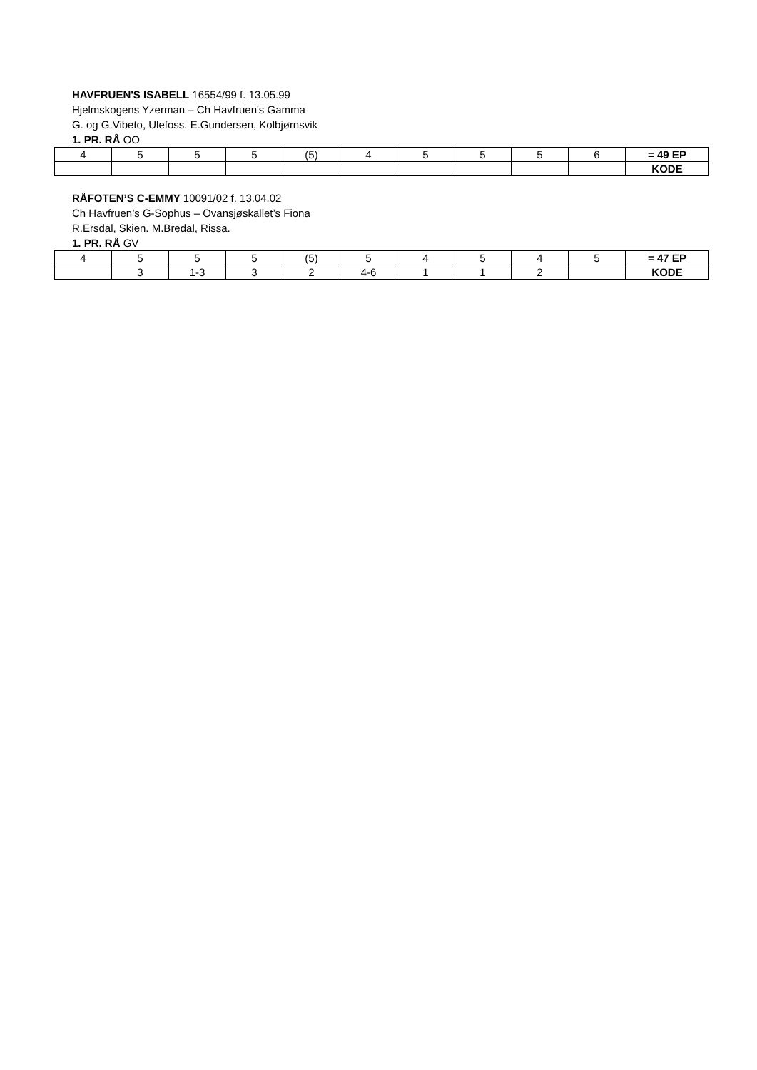HAVFRUEN'S ISABELL 16554/99 f. 13.05.99
Hjelmskogens Yzerman – Ch Havfruen's Gamma
G. og G.Vibeto, Ulefoss. E.Gundersen, Kolbjørnsvik
1. PR. RÅ OO
| 4 | 5 | 5 | 5 | (5) | 4 | 5 | 5 | 5 | 6 | = 49 EP |
| | | | | | | | | | | KODE |
RÅFOTEN’S C-EMMY 10091/02 f. 13.04.02
Ch Havfruen’s G-Sophus – Ovansjøskallet’s Fiona
R.Ersdal, Skien. M.Bredal, Rissa.
1. PR. RÅ GV
| 4 | 5 | 5 | 5 | (5) | 5 | 4 | 5 | 4 | 5 | = 47 EP |
| | 3 | 1-3 | 3 | 2 | 4-6 | 1 | 1 | 2 | | KODE |